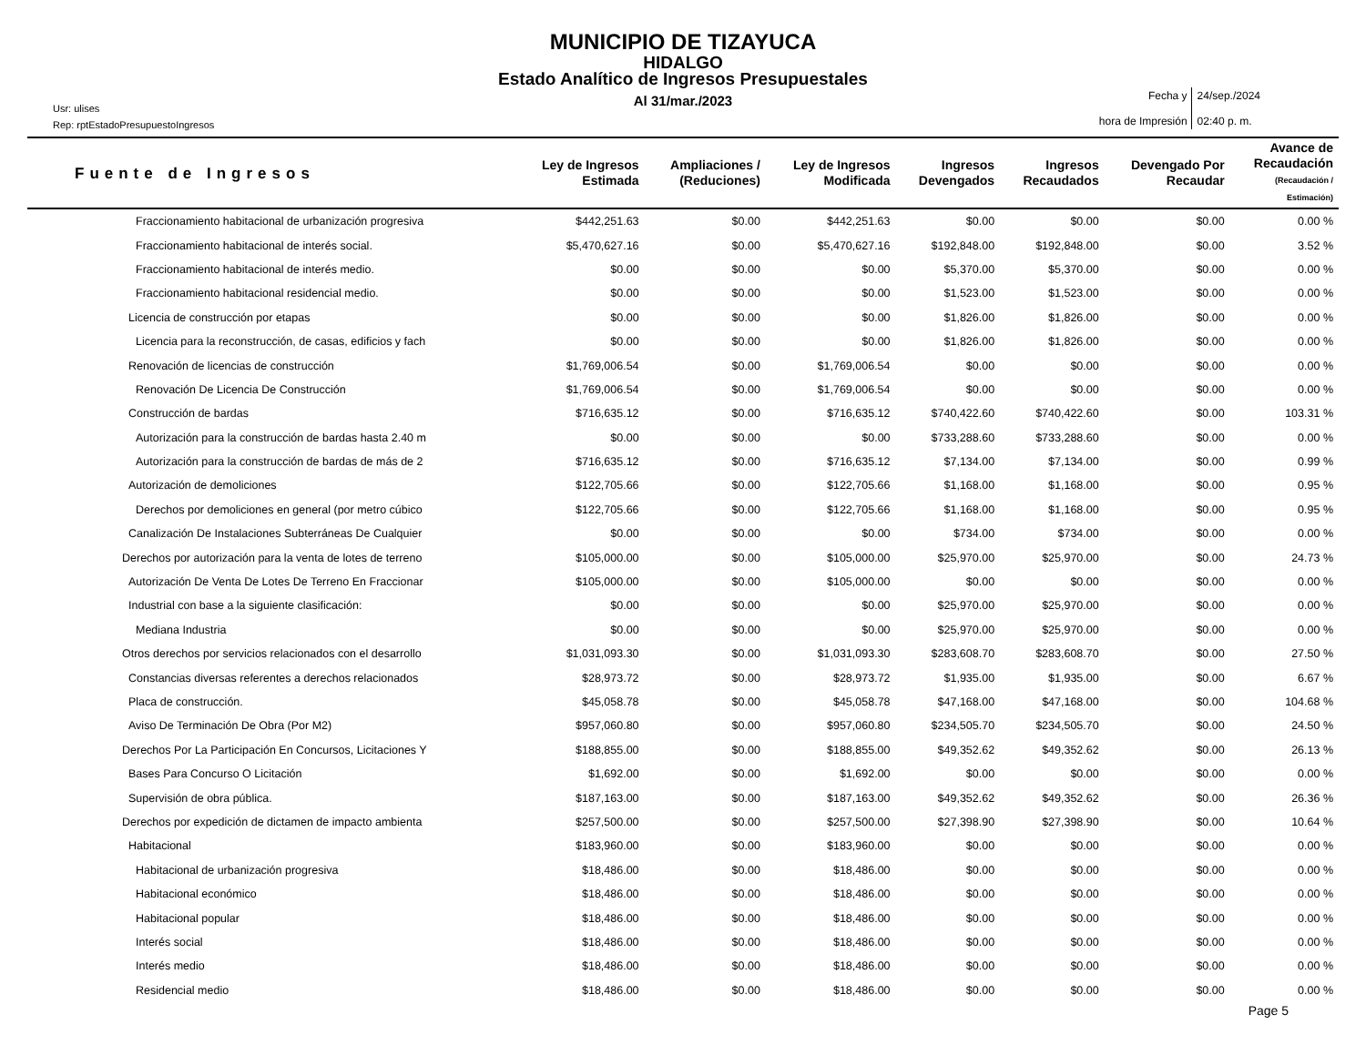MUNICIPIO DE TIZAYUCA
HIDALGO
Estado Analítico de Ingresos Presupuestales
Al 31/mar./2023
Usr: ulises
Rep: rptEstadoPresupuestoIngresos
| Fecha y hora de Impresión | 24/sep./2024 02:40 p. m. |
| Fuente de Ingresos | Ley de Ingresos Estimada | Ampliaciones / (Reduciones) | Ley de Ingresos Modificada | Ingresos Devengados | Ingresos Recaudados | Devengado Por Recaudar | Avance de Recaudación (Recaudación / Estimación) |
| --- | --- | --- | --- | --- | --- | --- | --- |
| Fraccionamiento habitacional de urbanización progresiva | $442,251.63 | $0.00 | $442,251.63 | $0.00 | $0.00 | $0.00 | 0.00 % |
| Fraccionamiento habitacional de interés social. | $5,470,627.16 | $0.00 | $5,470,627.16 | $192,848.00 | $192,848.00 | $0.00 | 3.52 % |
| Fraccionamiento habitacional de interés medio. | $0.00 | $0.00 | $0.00 | $5,370.00 | $5,370.00 | $0.00 | 0.00 % |
| Fraccionamiento habitacional residencial medio. | $0.00 | $0.00 | $0.00 | $1,523.00 | $1,523.00 | $0.00 | 0.00 % |
| Licencia de construcción por etapas | $0.00 | $0.00 | $0.00 | $1,826.00 | $1,826.00 | $0.00 | 0.00 % |
| Licencia para la reconstrucción, de casas, edificios y fach | $0.00 | $0.00 | $0.00 | $1,826.00 | $1,826.00 | $0.00 | 0.00 % |
| Renovación de licencias de construcción | $1,769,006.54 | $0.00 | $1,769,006.54 | $0.00 | $0.00 | $0.00 | 0.00 % |
| Renovación De Licencia De Construcción | $1,769,006.54 | $0.00 | $1,769,006.54 | $0.00 | $0.00 | $0.00 | 0.00 % |
| Construcción de bardas | $716,635.12 | $0.00 | $716,635.12 | $740,422.60 | $740,422.60 | $0.00 | 103.31 % |
| Autorización para la construcción de bardas hasta 2.40 m | $0.00 | $0.00 | $0.00 | $733,288.60 | $733,288.60 | $0.00 | 0.00 % |
| Autorización para la construcción de bardas de más de 2 | $716,635.12 | $0.00 | $716,635.12 | $7,134.00 | $7,134.00 | $0.00 | 0.99 % |
| Autorización de demoliciones | $122,705.66 | $0.00 | $122,705.66 | $1,168.00 | $1,168.00 | $0.00 | 0.95 % |
| Derechos por demoliciones en general (por metro cúbico | $122,705.66 | $0.00 | $122,705.66 | $1,168.00 | $1,168.00 | $0.00 | 0.95 % |
| Canalización De Instalaciones Subterráneas De Cualquier | $0.00 | $0.00 | $0.00 | $734.00 | $734.00 | $0.00 | 0.00 % |
| Derechos por autorización para la venta de lotes de terreno | $105,000.00 | $0.00 | $105,000.00 | $25,970.00 | $25,970.00 | $0.00 | 24.73 % |
| Autorización De Venta De Lotes De Terreno En Fraccionar | $105,000.00 | $0.00 | $105,000.00 | $0.00 | $0.00 | $0.00 | 0.00 % |
| Industrial con base a la siguiente clasificación: | $0.00 | $0.00 | $0.00 | $25,970.00 | $25,970.00 | $0.00 | 0.00 % |
| Mediana Industria | $0.00 | $0.00 | $0.00 | $25,970.00 | $25,970.00 | $0.00 | 0.00 % |
| Otros derechos por servicios relacionados con el desarrollo | $1,031,093.30 | $0.00 | $1,031,093.30 | $283,608.70 | $283,608.70 | $0.00 | 27.50 % |
| Constancias diversas referentes a derechos relacionados | $28,973.72 | $0.00 | $28,973.72 | $1,935.00 | $1,935.00 | $0.00 | 6.67 % |
| Placa de construcción. | $45,058.78 | $0.00 | $45,058.78 | $47,168.00 | $47,168.00 | $0.00 | 104.68 % |
| Aviso De Terminación De Obra (Por M2) | $957,060.80 | $0.00 | $957,060.80 | $234,505.70 | $234,505.70 | $0.00 | 24.50 % |
| Derechos Por La Participación En Concursos, Licitaciones Y | $188,855.00 | $0.00 | $188,855.00 | $49,352.62 | $49,352.62 | $0.00 | 26.13 % |
| Bases Para Concurso O Licitación | $1,692.00 | $0.00 | $1,692.00 | $0.00 | $0.00 | $0.00 | 0.00 % |
| Supervisión de obra pública. | $187,163.00 | $0.00 | $187,163.00 | $49,352.62 | $49,352.62 | $0.00 | 26.36 % |
| Derechos por expedición de dictamen de impacto ambienta | $257,500.00 | $0.00 | $257,500.00 | $27,398.90 | $27,398.90 | $0.00 | 10.64 % |
| Habitacional | $183,960.00 | $0.00 | $183,960.00 | $0.00 | $0.00 | $0.00 | 0.00 % |
| Habitacional de urbanización progresiva | $18,486.00 | $0.00 | $18,486.00 | $0.00 | $0.00 | $0.00 | 0.00 % |
| Habitacional económico | $18,486.00 | $0.00 | $18,486.00 | $0.00 | $0.00 | $0.00 | 0.00 % |
| Habitacional popular | $18,486.00 | $0.00 | $18,486.00 | $0.00 | $0.00 | $0.00 | 0.00 % |
| Interés social | $18,486.00 | $0.00 | $18,486.00 | $0.00 | $0.00 | $0.00 | 0.00 % |
| Interés medio | $18,486.00 | $0.00 | $18,486.00 | $0.00 | $0.00 | $0.00 | 0.00 % |
| Residencial medio | $18,486.00 | $0.00 | $18,486.00 | $0.00 | $0.00 | $0.00 | 0.00 % |
Page 5